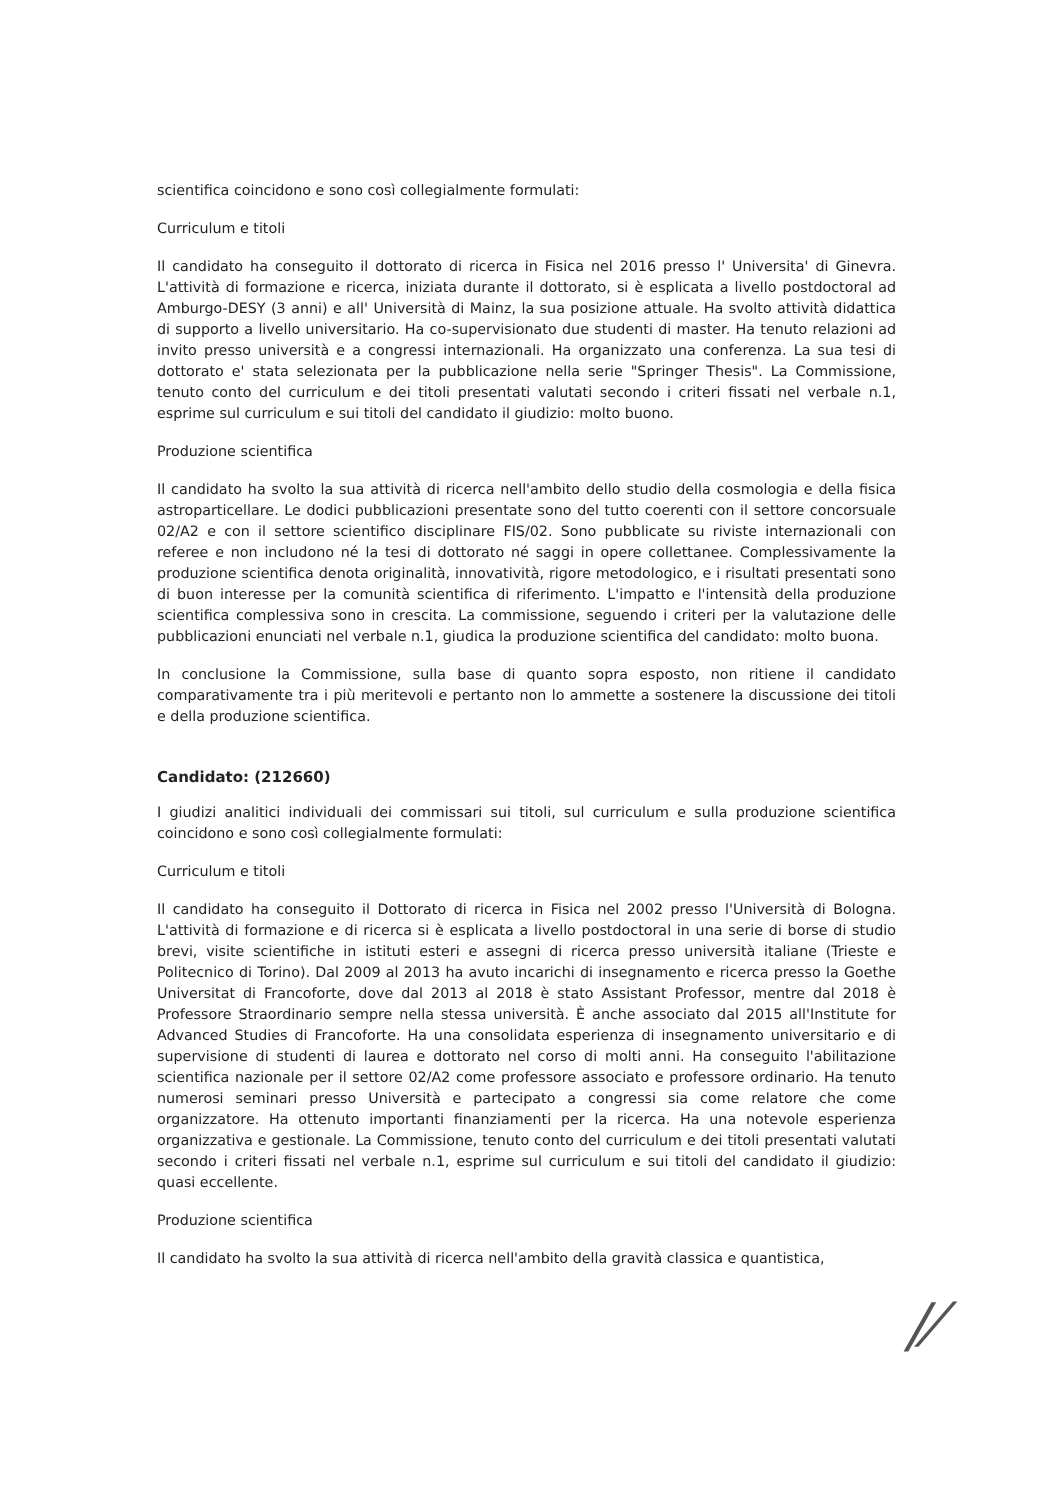scientifica coincidono e sono così collegialmente formulati:
Curriculum e titoli
Il candidato ha conseguito il dottorato di ricerca in Fisica nel 2016 presso l' Universita' di Ginevra. L'attività di formazione e ricerca, iniziata durante il dottorato, si è esplicata a livello postdoctoral ad Amburgo-DESY (3 anni) e all' Università di Mainz, la sua posizione attuale. Ha svolto attività didattica di supporto a livello universitario. Ha co-supervisionato due studenti di master. Ha tenuto relazioni ad invito presso università e a congressi internazionali. Ha organizzato una conferenza. La sua tesi di dottorato e' stata selezionata per la pubblicazione nella serie "Springer Thesis". La Commissione, tenuto conto del curriculum e dei titoli presentati valutati secondo i criteri fissati nel verbale n.1, esprime sul curriculum e sui titoli del candidato il giudizio: molto buono.
Produzione scientifica
Il candidato ha svolto la sua attività di ricerca nell'ambito dello studio della cosmologia e della fisica astroparticellare. Le dodici pubblicazioni presentate sono del tutto coerenti con il settore concorsuale 02/A2 e con il settore scientifico disciplinare FIS/02. Sono pubblicate su riviste internazionali con referee e non includono né la tesi di dottorato né saggi in opere collettanee. Complessivamente la produzione scientifica denota originalità, innovatività, rigore metodologico, e i risultati presentati sono di buon interesse per la comunità scientifica di riferimento. L'impatto e l'intensità della produzione scientifica complessiva sono in crescita. La commissione, seguendo i criteri per la valutazione delle pubblicazioni enunciati nel verbale n.1, giudica la produzione scientifica del candidato: molto buona.
In conclusione la Commissione, sulla base di quanto sopra esposto, non ritiene il candidato comparativamente tra i più meritevoli e pertanto non lo ammette a sostenere la discussione dei titoli e della produzione scientifica.
Candidato: (212660)
I giudizi analitici individuali dei commissari sui titoli, sul curriculum e sulla produzione scientifica coincidono e sono così collegialmente formulati:
Curriculum e titoli
Il candidato ha conseguito il Dottorato di ricerca in Fisica nel 2002 presso l'Università di Bologna. L'attività di formazione e di ricerca si è esplicata a livello postdoctoral in una serie di borse di studio brevi, visite scientifiche in istituti esteri e assegni di ricerca presso università italiane (Trieste e Politecnico di Torino). Dal 2009 al 2013 ha avuto incarichi di insegnamento e ricerca presso la Goethe Universitat di Francoforte, dove dal 2013 al 2018 è stato Assistant Professor, mentre dal 2018 è Professore Straordinario sempre nella stessa università. È anche associato dal 2015 all'Institute for Advanced Studies di Francoforte. Ha una consolidata esperienza di insegnamento universitario e di supervisione di studenti di laurea e dottorato nel corso di molti anni. Ha conseguito l'abilitazione scientifica nazionale per il settore 02/A2 come professore associato e professore ordinario. Ha tenuto numerosi seminari presso Università e partecipato a congressi sia come relatore che come organizzatore. Ha ottenuto importanti finanziamenti per la ricerca. Ha una notevole esperienza organizzativa e gestionale. La Commissione, tenuto conto del curriculum e dei titoli presentati valutati secondo i criteri fissati nel verbale n.1, esprime sul curriculum e sui titoli del candidato il giudizio: quasi eccellente.
Produzione scientifica
Il candidato ha svolto la sua attività di ricerca nell'ambito della gravità classica e quantistica,
/⁄